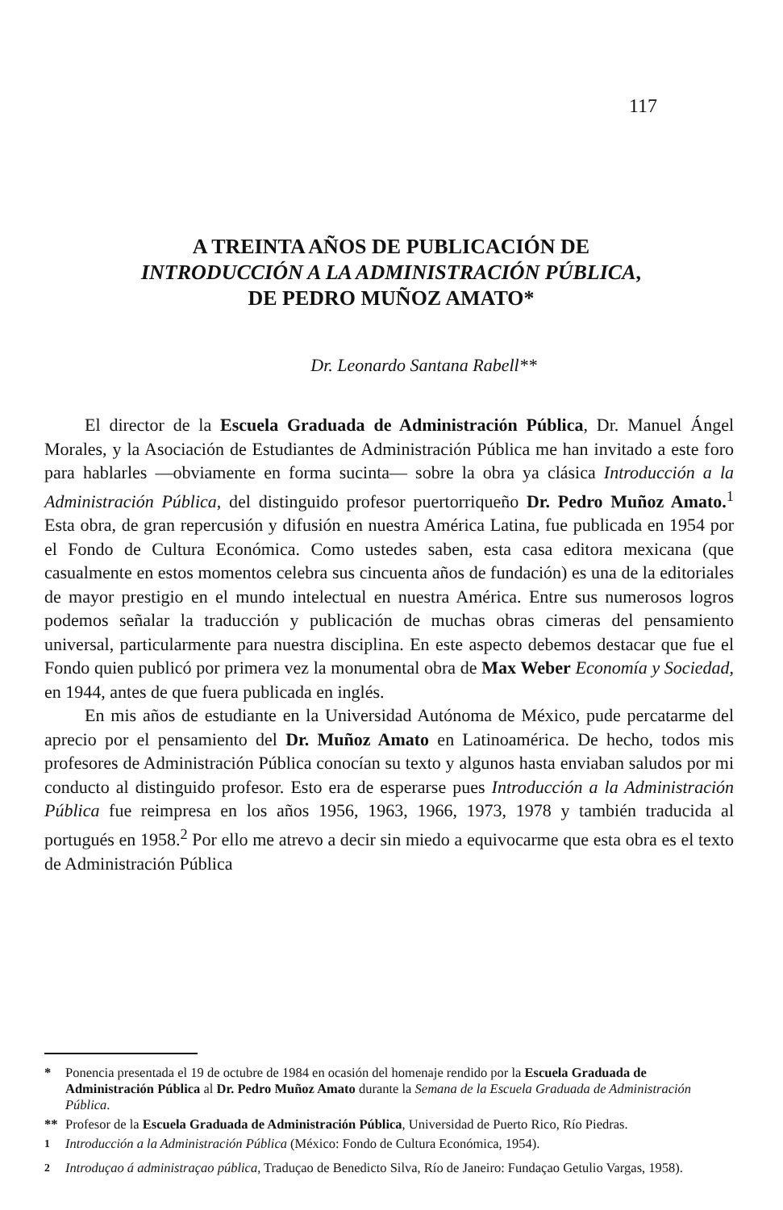117
A TREINTA AÑOS DE PUBLICACIÓN DE
INTRODUCCIÓN A LA ADMINISTRACIÓN PÚBLICA,
DE PEDRO MUÑOZ AMATO*
Dr. Leonardo Santana Rabell**
El director de la Escuela Graduada de Administración Pública, Dr. Manuel Ángel Morales, y la Asociación de Estudiantes de Administración Pública me han invitado a este foro para hablarles —obviamente en forma sucinta— sobre la obra ya clásica Introducción a la Administración Pública, del distinguido profesor puertorriqueño Dr. Pedro Muñoz Amato.<sup>1</sup> Esta obra, de gran repercusión y difusión en nuestra América Latina, fue publicada en 1954 por el Fondo de Cultura Económica. Como ustedes saben, esta casa editora mexicana (que casualmente en estos momentos celebra sus cincuenta años de fundación) es una de la editoriales de mayor prestigio en el mundo intelectual en nuestra América. Entre sus numerosos logros podemos señalar la traducción y publicación de muchas obras cimeras del pensamiento universal, particularmente para nuestra disciplina. En este aspecto debemos destacar que fue el Fondo quien publicó por primera vez la monumental obra de Max Weber Economía y Sociedad, en 1944, antes de que fuera publicada en inglés.
En mis años de estudiante en la Universidad Autónoma de México, pude percatarme del aprecio por el pensamiento del Dr. Muñoz Amato en Latinoamérica. De hecho, todos mis profesores de Administración Pública conocían su texto y algunos hasta enviaban saludos por mi conducto al distinguido profesor. Esto era de esperarse pues Introducción a la Administración Pública fue reimpresa en los años 1956, 1963, 1966, 1973, 1978 y también traducida al portugués en 1958.<sup>2</sup> Por ello me atrevo a decir sin miedo a equivocarme que esta obra es el texto de Administración Pública
* Ponencia presentada el 19 de octubre de 1984 en ocasión del homenaje rendido por la Escuela Graduada de Administración Pública al Dr. Pedro Muñoz Amato durante la Semana de la Escuela Graduada de Administración Pública.
** Profesor de la Escuela Graduada de Administración Pública, Universidad de Puerto Rico, Río Piedras.
<sup>1</sup> Introducción a la Administración Pública (México: Fondo de Cultura Económica, 1954).
<sup>2</sup> Introduçao á administraçao pública, Traduçao de Benedicto Silva, Río de Janeiro: Fundaçao Getulio Vargas, 1958).